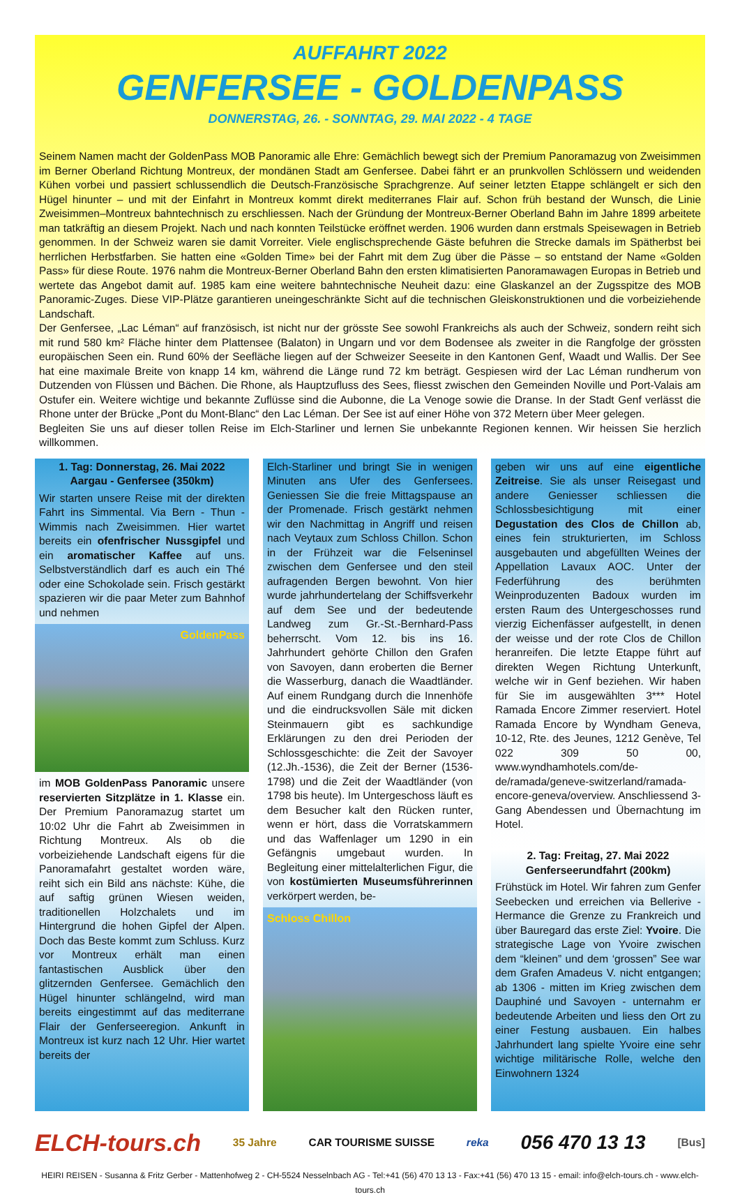AUFFAHRT 2022
GENFERSEE - GOLDENPASS
DONNERSTAG, 26. - SONNTAG, 29. MAI 2022 - 4 TAGE
Seinem Namen macht der GoldenPass MOB Panoramic alle Ehre: Gemächlich bewegt sich der Premium Panoramazug von Zweisimmen im Berner Oberland Richtung Montreux, der mondänen Stadt am Genfersee. Dabei fährt er an prunkvollen Schlössern und weidenden Kühen vorbei und passiert schlussendlich die Deutsch-Französische Sprachgrenze. Auf seiner letzten Etappe schlängelt er sich den Hügel hinunter – und mit der Einfahrt in Montreux kommt direkt mediterranes Flair auf. Schon früh bestand der Wunsch, die Linie Zweisimmen–Montreux bahntechnisch zu erschliessen. Nach der Gründung der Montreux-Berner Oberland Bahn im Jahre 1899 arbeitete man tatkräftig an diesem Projekt. Nach und nach konnten Teilstücke eröffnet werden. 1906 wurden dann erstmals Speisewagen in Betrieb genommen. In der Schweiz waren sie damit Vorreiter. Viele englischsprechende Gäste befuhren die Strecke damals im Spätherbst bei herrlichen Herbstfarben. Sie hatten eine «Golden Time» bei der Fahrt mit dem Zug über die Pässe – so entstand der Name «Golden Pass» für diese Route. 1976 nahm die Montreux-Berner Oberland Bahn den ersten klimatisierten Panoramawagen Europas in Betrieb und wertete das Angebot damit auf. 1985 kam eine weitere bahntechnische Neuheit dazu: eine Glaskanzel an der Zugsspitze des MOB Panoramic-Zuges. Diese VIP-Plätze garantieren uneingeschränkte Sicht auf die technischen Gleiskonstruktionen und die vorbeiziehende Landschaft.
Der Genfersee, „Lac Léman“ auf französisch, ist nicht nur der grösste See sowohl Frankreichs als auch der Schweiz, sondern reiht sich mit rund 580 km² Fläche hinter dem Plattensee (Balaton) in Ungarn und vor dem Bodensee als zweiter in die Rangfolge der grössten europäischen Seen ein. Rund 60% der Seefläche liegen auf der Schweizer Seeseite in den Kantonen Genf, Waadt und Wallis. Der See hat eine maximale Breite von knapp 14 km, während die Länge rund 72 km beträgt. Gespiesen wird der Lac Léman rundherum von Dutzenden von Flüssen und Bächen. Die Rhone, als Hauptzufluss des Sees, fliesst zwischen den Gemeinden Noville und Port-Valais am Ostufer ein. Weitere wichtige und bekannte Zuflüsse sind die Aubonne, die La Venoge sowie die Dranse. In der Stadt Genf verlässt die Rhone unter der Brücke „Pont du Mont-Blanc“ den Lac Léman. Der See ist auf einer Höhe von 372 Metern über Meer gelegen.
Begleiten Sie uns auf dieser tollen Reise im Elch-Starliner und lernen Sie unbekannte Regionen kennen. Wir heissen Sie herzlich willkommen.
1. Tag: Donnerstag, 26. Mai 2022
Aargau - Genfersee (350km)
Wir starten unsere Reise mit der direkten Fahrt ins Simmental. Via Bern - Thun - Wimmis nach Zweisimmen. Hier wartet bereits ein ofenfrischer Nussgipfel und ein aromatischer Kaffee auf uns. Selbstverständlich darf es auch ein Thé oder eine Schokolade sein. Frisch gestärkt spazieren wir die paar Meter zum Bahnhof und nehmen
GoldenPass
im MOB GoldenPass Panoramic unsere reservierten Sitzplätze in 1. Klasse ein. Der Premium Panoramazug startet um 10:02 Uhr die Fahrt ab Zweisimmen in Richtung Montreux. Als ob die vorbeiziehende Landschaft eigens für die Panoramafahrt gestaltet worden wäre, reiht sich ein Bild ans nächste: Kühe, die auf saftig grünen Wiesen weiden, traditionellen Holzchalets und im Hintergrund die hohen Gipfel der Alpen. Doch das Beste kommt zum Schluss. Kurz vor Montreux erhält man einen fantastischen Ausblick über den glitzernden Genfersee. Gemächlich den Hügel hinunter schlängelnd, wird man bereits eingestimmt auf das mediterrane Flair der Genferseeregion. Ankunft in Montreux ist kurz nach 12 Uhr. Hier wartet bereits der
Elch-Starliner und bringt Sie in wenigen Minuten ans Ufer des Genfersees. Geniessen Sie die freie Mittagspause an der Promenade. Frisch gestärkt nehmen wir den Nachmittag in Angriff und reisen nach Veytaux zum Schloss Chillon. Schon in der Frühzeit war die Felseninsel zwischen dem Genfersee und den steil aufragenden Bergen bewohnt. Von hier wurde jahrhundertelang der Schiffsverkehr auf dem See und der bedeutende Landweg zum Gr.-St.-Bernhard-Pass beherrscht. Vom 12. bis ins 16. Jahrhundert gehörte Chillon den Grafen von Savoyen, dann eroberten die Berner die Wasserburg, danach die Waadtländer. Auf einem Rundgang durch die Innenhöfe und die eindrucksvollen Säle mit dicken Steinmauern gibt es sachkundige Erklärungen zu den drei Perioden der Schlossgeschichte: die Zeit der Savoyer (12.Jh.-1536), die Zeit der Berner (1536-1798) und die Zeit der Waadtländer (von 1798 bis heute). Im Untergeschoss läuft es dem Besucher kalt den Rücken runter, wenn er hört, dass die Vorratskammern und das Waffenlager um 1290 in ein Gefängnis umgebaut wurden. In Begleitung einer mittelalterlichen Figur, die von kostümierten Museumsführerinnen verkörpert werden, be-
Schloss Chillon
geben wir uns auf eine eigentliche Zeitreise. Sie als unser Reisegast und andere Geniesser schliessen die Schlossbesichtigung mit einer Degustation des Clos de Chillon ab, eines fein strukturierten, im Schloss ausgebauten und abgefüllten Weines der Appellation Lavaux AOC. Unter der Federführung des berühmten Weinproduzenten Badoux wurden im ersten Raum des Untergeschosses rund vierzig Eichenfässer aufgestellt, in denen der weisse und der rote Clos de Chillon heranreifen. Die letzte Etappe führt auf direkten Wegen Richtung Unterkunft, welche wir in Genf beziehen. Wir haben für Sie im ausgewählten 3*** Hotel Ramada Encore Zimmer reserviert. Hotel Ramada Encore by Wyndham Geneva, 10-12, Rte. des Jeunes, 1212 Genève, Tel 022 309 50 00, www.wyndhamhotels.com/de-de/ramada/geneve-switzerland/ramada-encore-geneva/overview. Anschliessend 3-Gang Abendessen und Übernachtung im Hotel.
2. Tag: Freitag, 27. Mai 2022
Genferseerundfahrt (200km)
Frühstück im Hotel. Wir fahren zum Genfer Seebecken und erreichen via Bellerive - Hermance die Grenze zu Frankreich und über Bauregard das erste Ziel: Yvoire. Die strategische Lage von Yvoire zwischen dem “kleinen” und dem ‘grossen” See war dem Grafen Amadeus V. nicht entgangen; ab 1306 - mitten im Krieg zwischen dem Dauphiné und Savoyen - unternahm er bedeutende Arbeiten und liess den Ort zu einer Festung ausbauen. Ein halbes Jahrhundert lang spielte Yvoire eine sehr wichtige militärische Rolle, welche den Einwohnern 1324
ELCH-tours.ch 35 Jahre CAR TOURISME SUISSE reka 056 470 13 13 [Bus]
HEIRI REISEN - Susanna & Fritz Gerber - Mattenhofweg 2 - CH-5524 Nesselnbach AG - Tel:+41 (56) 470 13 13 - Fax:+41 (56) 470 13 15 - email: info@elch-tours.ch - www.elch-tours.ch